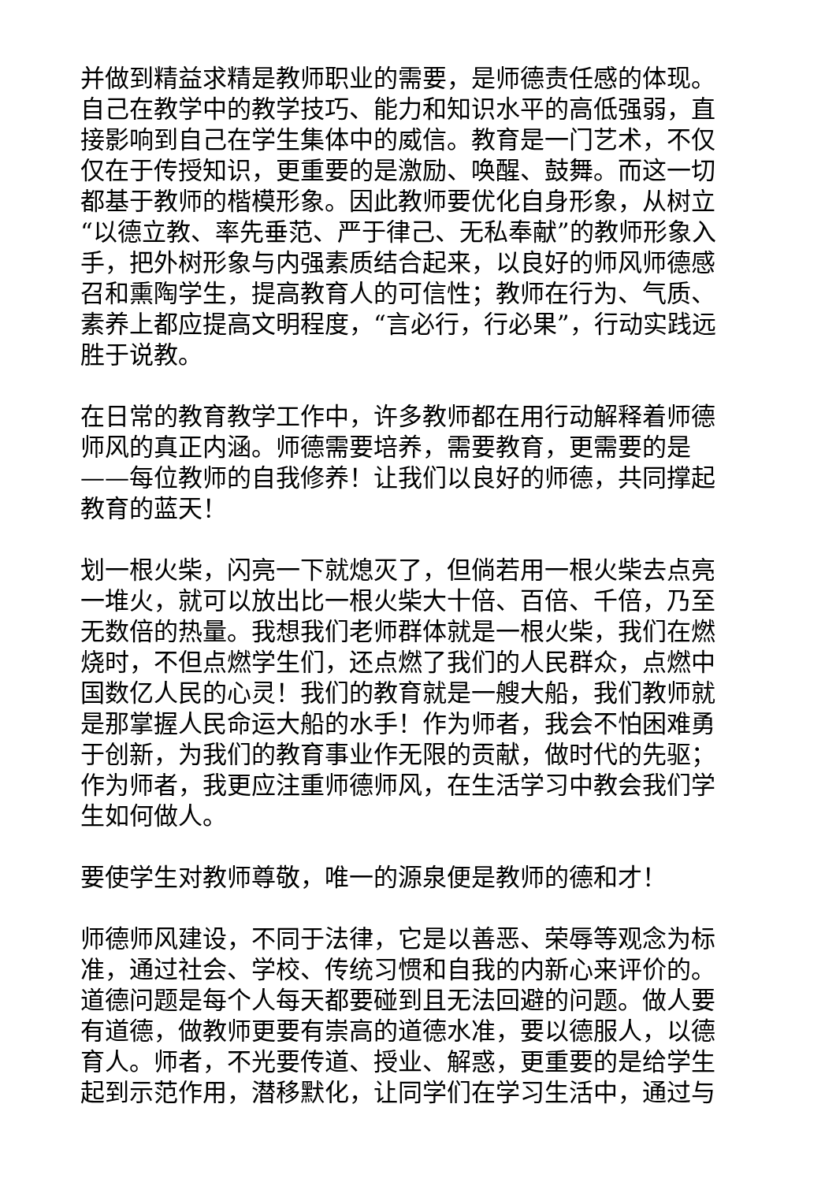并做到精益求精是教师职业的需要，是师德责任感的体现。自己在教学中的教学技巧、能力和知识水平的高低强弱，直接影响到自己在学生集体中的威信。教育是一门艺术，不仅仅在于传授知识，更重要的是激励、唤醒、鼓舞。而这一切都基于教师的楷模形象。因此教师要优化自身形象，从树立“以德立教、率先垂范、严于律己、无私奉献”的教师形象入手，把外树形象与内强素质结合起来，以良好的师风师德感召和熏陶学生，提高教育人的可信性；教师在行为、气质、素养上都应提高文明程度，“言必行，行必果”，行动实践远胜于说教。
在日常的教育教学工作中，许多教师都在用行动解释着师德师风的真正内涵。师德需要培养，需要教育，更需要的是——每位教师的自我修养！让我们以良好的师德，共同撑起教育的蓝天！
划一根火柴，闪亮一下就熄灭了，但倘若用一根火柴去点亮一堆火，就可以放出比一根火柴大十倍、百倍、千倍，乃至无数倍的热量。我想我们老师群体就是一根火柴，我们在燃烧时，不但点燃学生们，还点燃了我们的人民群众，点燃中国数亿人民的心灵！我们的教育就是一艘大船，我们教师就是那掌握人民命运大船的水手！作为师者，我会不怕困难勇于创新，为我们的教育事业作无限的贡献，做时代的先驱；作为师者，我更应注重师德师风，在生活学习中教会我们学生如何做人。
要使学生对教师尊敬，唯一的源泉便是教师的德和才！
师德师风建设，不同于法律，它是以善恶、荣辱等观念为标准，通过社会、学校、传统习惯和自我的内新心来评价的。道德问题是每个人每天都要碰到且无法回避的问题。做人要有道德，做教师更要有崇高的道德水准，要以德服人，以德育人。师者，不光要传道、授业、解惑，更重要的是给学生起到示范作用，潜移默化，让同学们在学习生活中，通过与